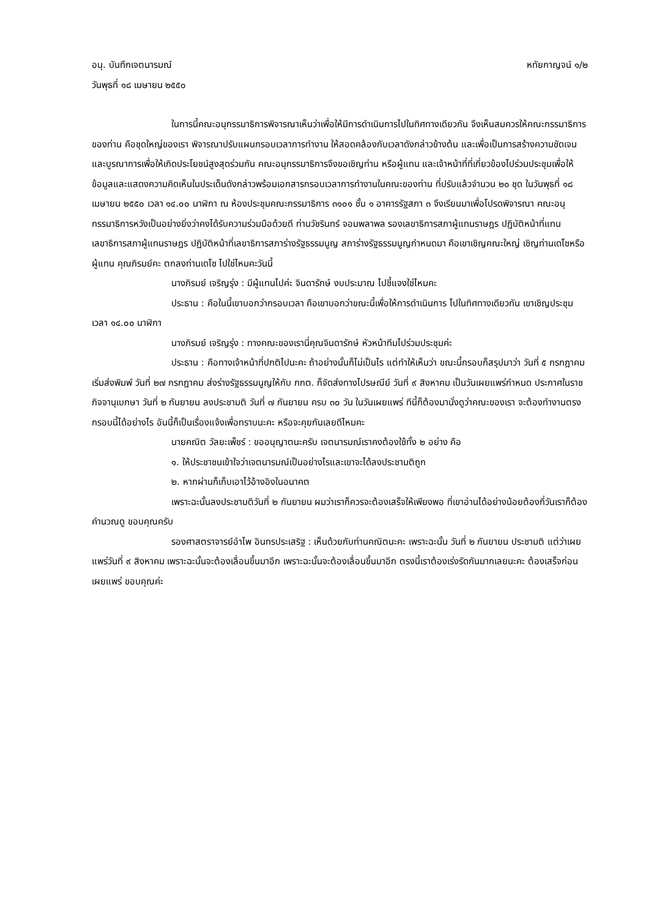อนุ. บันทึกเจตนารมณ์ หทัยกาญจน์ ๑/๒
วันพุธที่ ๑๘ เมษายน ๒๕๕๐
ในการนี้คณะอนุกรรมาธิการพิจารณาเห็นว่าเพื่อให้มีการดำเนินการไปในทิศทางเดียวกัน จึงเห็นสมควรให้คณะกรรมาธิการของท่าน คือชุดใหญ่ของเรา พิจารณาปรับแผนกรอบเวลาการทำงาน ให้สอดคล้องกับเวลาดังกล่าวข้างต้น และเพื่อเป็นการสร้างความชัดเจนและบูรณาการเพื่อให้เกิดประโยชน์สูงสุดร่วมกัน คณะอนุกรรมาธิการจึงขอเชิญท่าน หรือผู้แทน และเจ้าหน้าที่ที่เกี่ยวข้องไปร่วมประชุมเพื่อให้ข้อมูลและแสดงความคิดเห็นในประเด็นดังกล่าวพร้อมเอกสารกรอบเวลาการทำงานในคณะของท่าน ที่ปรับแล้วจำนวน ๒๐ ชุด ในวันพุธที่ ๑๘ เมษายน ๒๕๕๐ เวลา ๑๔.๐๐ นาฬิกา ณ ห้องประชุมคณะกรรมาธิการ ๓๑๐๑ ชั้น ๑ อาคารรัฐสภา ๓ จึงเรียนมาเพื่อโปรดพิจารณา คณะอนุกรรมาธิการหวังเป็นอย่างยิ่งว่าคงได้รับความร่วมมือด้วยดี ท่านวัชรินทร์ จอมพลาพล รองเลขาธิการสภาผู้แทนราษฎร ปฏิบัติหน้าที่แทนเลขาธิการสภาผู้แทนราษฎร ปฏิบัติหน้าที่เลขาธิการสภาร่างรัฐธรรมนูญ สภาร่างรัฐธรรมนูญกำหนดมา คือเขาเชิญคณะใหญ่ เชิญท่านเดโชหรือผู้แทน คุณภิรมย์คะ ตกลงท่านเดโช ไปใช่ไหมคะวันนี้
นางภิรมย์ เจริญรุ่ง : มีผู้แทนไปค่ะ จินดารักษ์ งบประมาณ ไปชี้แจงใช่ไหมคะ
ประธาน : คือในนี้เขาบอกว่ากรอบเวลา คือเขาบอกว่าขณะนี้เพื่อให้การดำเนินการ ไปในทิศทางเดียวกัน เขาเชิญประชุมเวลา ๑๔.๐๐ นาฬิกา
นางภิรมย์ เจริญรุ่ง : ทางคณะของเรานี่คุณจินดารักษ์ หัวหน้าทีมไปร่วมประชุมค่ะ
ประธาน : คือทางเจ้าหน้าที่ปกติไปนะคะ ถ้าอย่างนั้นก็ไม่เป็นไร แต่ทำให้เห็นว่า ขณะนี้กรอบก็สรุปมาว่า วันที่ ๕ กรกฎาคม เริ่มส่งพิมพ์ วันที่ ๒๗ กรกฎาคม ส่งร่างรัฐธรรมนูญให้กับ กกต. ก็จัดส่งทางไปรษณีย์ วันที่ ๙ สิงหาคม เป็นวันเผยแพร่กำหนด ประกาศในราชกิจจานุเบกษา วันที่ ๒ กันยายน ลงประชามติ วันที่ ๗ กันยายน ครบ ๓๐ วัน ในวันเผยแพร่ ทีนี้ก็ต้องมานั่งดูว่าคณะของเรา จะต้องทำงานตรงกรอบนี้ได้อย่างไร อันนี้ก็เป็นเรื่องแจ้งเพื่อทราบนะคะ หรือจะคุยกันเลยดีไหมคะ
นายคณิต วัลยะเพ็ชร์ : ขออนุญาตนะครับ เจตนารมณ์เราคงต้องใช้ทั้ง ๒ อย่าง คือ
๑. ให้ประชาชนเข้าใจว่าเจตนารมณ์เป็นอย่างไรและเขาจะได้ลงประชามติถูก
๒. หากผ่านก็เก็บเอาไว้อ้างอิงในอนาคต
เพราะฉะนั้นลงประชามติวันที่ ๒ กันยายน ผมว่าเราก็ควรจะต้องเสร็จให้เพียงพอ ที่เขาอ่านได้อย่างน้อยต้องกี่วันเราก็ต้องคำนวณดู ขอบคุณครับ
รองศาสตราจารย์อำไพ อินทรประเสริฐ : เห็นด้วยกับท่านคณิตนะคะ เพราะฉะนั้น วันที่ ๒ กันยายน ประชามติ แต่ว่าเผยแพร่วันที่ ๙ สิงหาคม เพราะฉะนั้นจะต้องเลื่อนขึ้นมาอีก เพราะฉะนั้นจะต้องเลื่อนขึ้นมาอีก ตรงนี้เราต้องเร่งรัดกันมากเลยนะคะ ต้องเสร็จก่อนเผยแพร่ ขอบคุณค่ะ